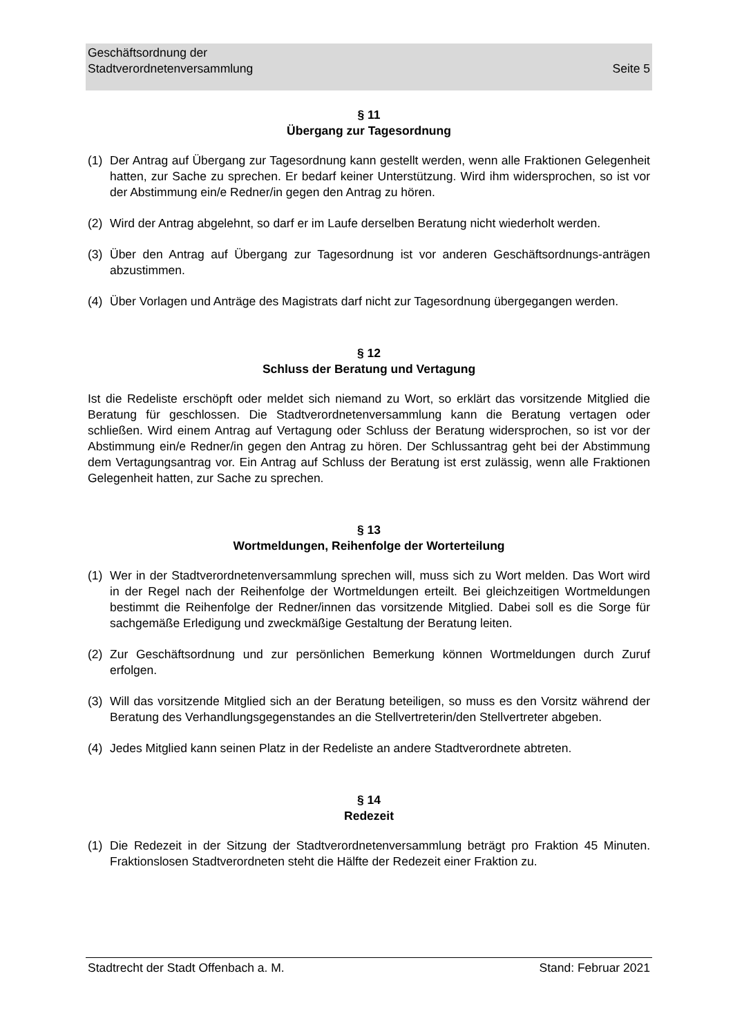Geschäftsordnung der
Stadtverordnetenversammlung Seite 5
§ 11
Übergang zur Tagesordnung
(1) Der Antrag auf Übergang zur Tagesordnung kann gestellt werden, wenn alle Fraktionen Gelegenheit hatten, zur Sache zu sprechen. Er bedarf keiner Unterstützung. Wird ihm widersprochen, so ist vor der Abstimmung ein/e Redner/in gegen den Antrag zu hören.
(2) Wird der Antrag abgelehnt, so darf er im Laufe derselben Beratung nicht wiederholt werden.
(3) Über den Antrag auf Übergang zur Tagesordnung ist vor anderen Geschäftsordnungs-anträgen abzustimmen.
(4) Über Vorlagen und Anträge des Magistrats darf nicht zur Tagesordnung übergegangen werden.
§ 12
Schluss der Beratung und Vertagung
Ist die Redeliste erschöpft oder meldet sich niemand zu Wort, so erklärt das vorsitzende Mitglied die Beratung für geschlossen. Die Stadtverordnetenversammlung kann die Beratung vertagen oder schließen. Wird einem Antrag auf Vertagung oder Schluss der Beratung widersprochen, so ist vor der Abstimmung ein/e Redner/in gegen den Antrag zu hören. Der Schlussantrag geht bei der Abstimmung dem Vertagungsantrag vor. Ein Antrag auf Schluss der Beratung ist erst zulässig, wenn alle Fraktionen Gelegenheit hatten, zur Sache zu sprechen.
§ 13
Wortmeldungen, Reihenfolge der Worterteilung
(1) Wer in der Stadtverordnetenversammlung sprechen will, muss sich zu Wort melden. Das Wort wird in der Regel nach der Reihenfolge der Wortmeldungen erteilt. Bei gleichzeitigen Wortmeldungen bestimmt die Reihenfolge der Redner/innen das vorsitzende Mitglied. Dabei soll es die Sorge für sachgemäße Erledigung und zweckmäßige Gestaltung der Beratung leiten.
(2) Zur Geschäftsordnung und zur persönlichen Bemerkung können Wortmeldungen durch Zuruf erfolgen.
(3) Will das vorsitzende Mitglied sich an der Beratung beteiligen, so muss es den Vorsitz während der Beratung des Verhandlungsgegenstandes an die Stellvertreterin/den Stellvertreter abgeben.
(4) Jedes Mitglied kann seinen Platz in der Redeliste an andere Stadtverordnete abtreten.
§ 14
Redezeit
(1) Die Redezeit in der Sitzung der Stadtverordnetenversammlung beträgt pro Fraktion 45 Minuten. Fraktionslosen Stadtverordneten steht die Hälfte der Redezeit einer Fraktion zu.
Stadtrecht der Stadt Offenbach a. M. Stand: Februar 2021